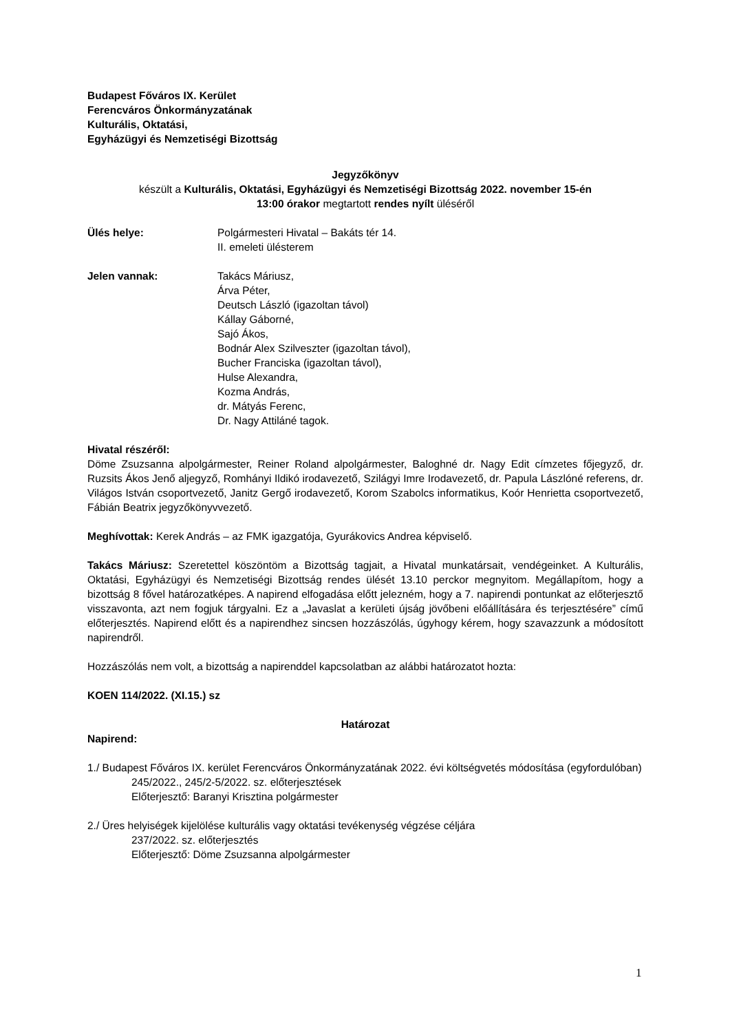Budapest Főváros IX. Kerület
Ferencváros Önkormányzatának
Kulturális, Oktatási,
Egyházügyi és Nemzetiségi Bizottság
Jegyzőkönyv
készült a Kulturális, Oktatási, Egyházügyi és Nemzetiségi Bizottság 2022. november 15-én
13:00 órakor megtartott rendes nyílt üléséről
Ülés helye: Polgármesteri Hivatal – Bakáts tér 14.
II. emeleti ülésterem
Jelen vannak: Takács Máriusz,
Árva Péter,
Deutsch László (igazoltan távol)
Kállay Gáborné,
Sajó Ákos,
Bodnár Alex Szilveszter (igazoltan távol),
Bucher Franciska (igazoltan távol),
Hulse Alexandra,
Kozma András,
dr. Mátyás Ferenc,
Dr. Nagy Attiláné tagok.
Hivatal részéről:
Döme Zsuzsanna alpolgármester, Reiner Roland alpolgármester, Baloghné dr. Nagy Edit címzetes főjegyző, dr. Ruzsits Ákos Jenő aljegyző, Romhányi Ildikó irodavezető, Szilágyi Imre Irodavezető, dr. Papula Lászlóné referens, dr. Világos István csoportvezető, Janitz Gergő irodavezető, Korom Szabolcs informatikus, Koór Henrietta csoportvezető, Fábián Beatrix jegyzőkönyvvezető.
Meghívottak: Kerek András – az FMK igazgatója, Gyurákovics Andrea képviselő.
Takács Máriusz: Szeretettel köszöntöm a Bizottság tagjait, a Hivatal munkatársait, vendégeinket. A Kulturális, Oktatási, Egyházügyi és Nemzetiségi Bizottság rendes ülését 13.10 perckor megnyitom. Megállapítom, hogy a bizottság 8 fővel határozatképes. A napirend elfogadása előtt jelezném, hogy a 7. napirendi pontunkat az előterjesztő visszavonta, azt nem fogjuk tárgyalni. Ez a „Javaslat a kerületi újság jövőbeni előállítására és terjesztésére” című előterjesztés. Napirend előtt és a napirendhez sincsen hozzászólás, úgyhogy kérem, hogy szavazzunk a módosított napirendről.
Hozzászólás nem volt, a bizottság a napirenddel kapcsolatban az alábbi határozatot hozta:
KOEN 114/2022. (XI.15.) sz
Határozat
Napirend:
1./ Budapest Főváros IX. kerület Ferencváros Önkormányzatának 2022. évi költségvetés módosítása (egyfordulóban)
245/2022., 245/2-5/2022. sz. előterjesztések
Előterjesztő: Baranyi Krisztina polgármester
2./ Üres helyiségek kijelölése kulturális vagy oktatási tevékenység végzése céljára
237/2022. sz. előterjesztés
Előterjesztő: Döme Zsuzsanna alpolgármester
1